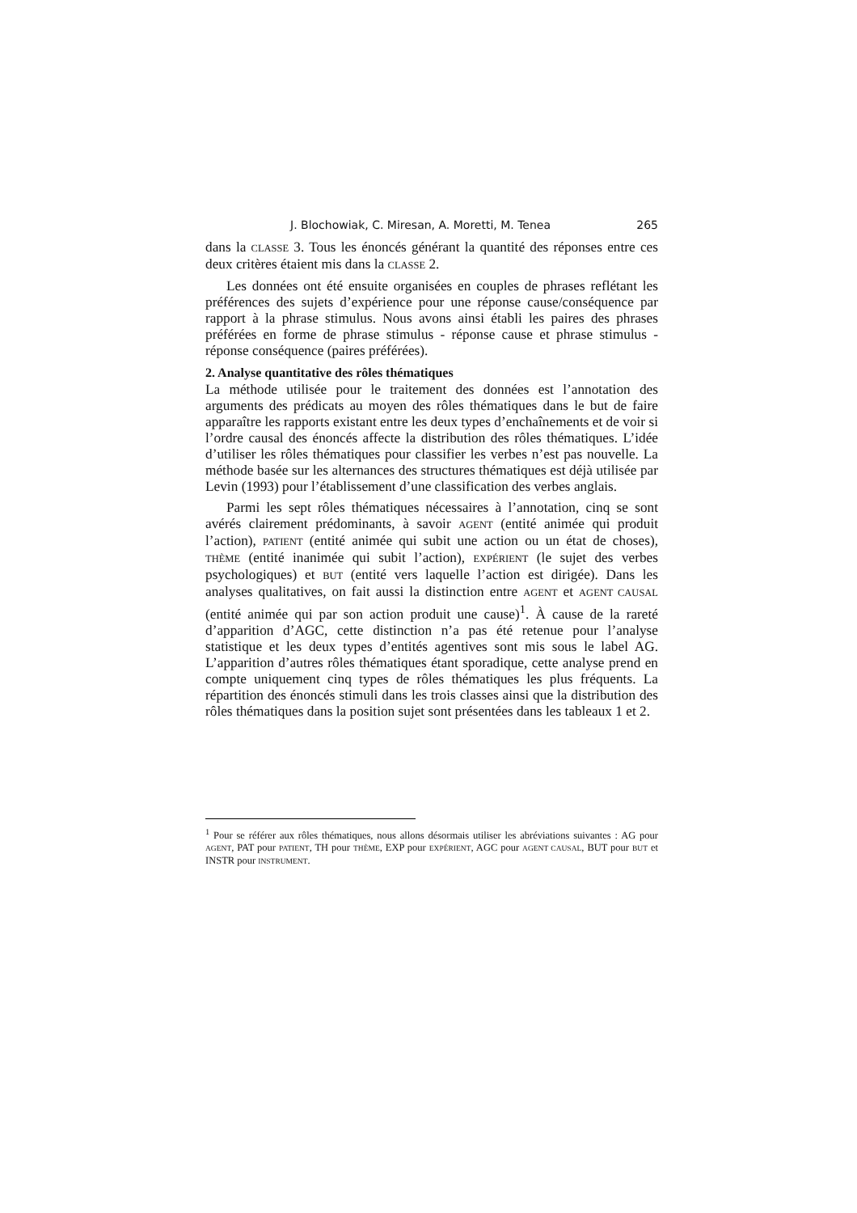J. Blochowiak, C. Miresan, A. Moretti, M. Tenea 265
dans la CLASSE 3. Tous les énoncés générant la quantité des réponses entre ces deux critères étaient mis dans la CLASSE 2.
Les données ont été ensuite organisées en couples de phrases reflétant les préférences des sujets d’expérience pour une réponse cause/conséquence par rapport à la phrase stimulus. Nous avons ainsi établi les paires des phrases préférées en forme de phrase stimulus - réponse cause et phrase stimulus - réponse conséquence (paires préférées).
2. Analyse quantitative des rôles thématiques
La méthode utilisée pour le traitement des données est l’annotation des arguments des prédicats au moyen des rôles thématiques dans le but de faire apparaître les rapports existant entre les deux types d’enchaînements et de voir si l’ordre causal des énoncés affecte la distribution des rôles thématiques. L’idée d’utiliser les rôles thématiques pour classifier les verbes n’est pas nouvelle. La méthode basée sur les alternances des structures thématiques est déjà utilisée par Levin (1993) pour l’établissement d’une classification des verbes anglais.
Parmi les sept rôles thématiques nécessaires à l’annotation, cinq se sont avérés clairement prédominants, à savoir AGENT (entité animée qui produit l’action), PATIENT (entité animée qui subit une action ou un état de choses), THÈME (entité inanimée qui subit l’action), EXPÉRIENT (le sujet des verbes psychologiques) et BUT (entité vers laquelle l’action est dirigée). Dans les analyses qualitatives, on fait aussi la distinction entre AGENT et AGENT CAUSAL (entité animée qui par son action produit une cause)<sup>1</sup>. À cause de la rareté d’apparition d’AGC, cette distinction n’a pas été retenue pour l’analyse statistique et les deux types d’entités agentives sont mis sous le label AG. L’apparition d’autres rôles thématiques étant sporadique, cette analyse prend en compte uniquement cinq types de rôles thématiques les plus fréquents. La répartition des énoncés stimuli dans les trois classes ainsi que la distribution des rôles thématiques dans la position sujet sont présentées dans les tableaux 1 et 2.
<sup>1</sup> Pour se référer aux rôles thématiques, nous allons désormais utiliser les abréviations suivantes : AG pour AGENT, PAT pour PATIENT, TH pour THÈME, EXP pour EXPÉRIENT, AGC pour AGENT CAUSAL, BUT pour BUT et INSTR pour INSTRUMENT.